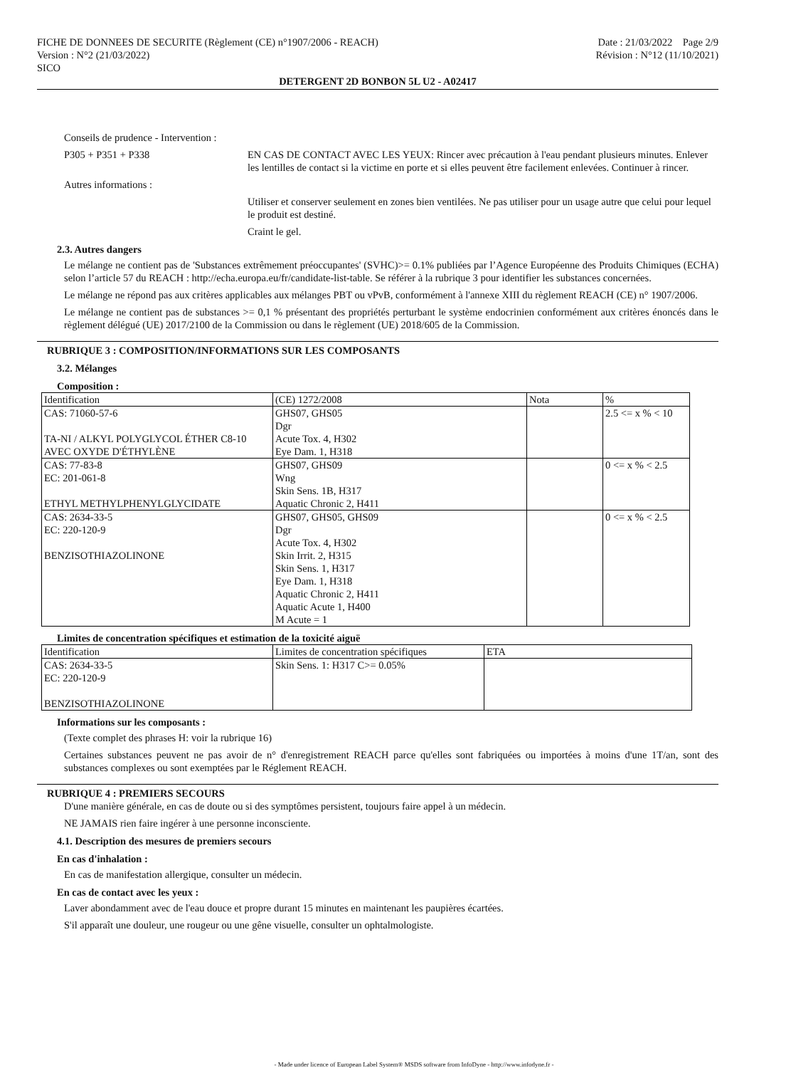FICHE DE DONNEES DE SECURITE (Règlement (CE) n°1907/2006 - REACH)
Version : N°2 (21/03/2022)
SICO
Date : 21/03/2022 Page 2/9
Révision : N°12 (11/10/2021)
DETERGENT 2D BONBON 5L U2 - A02417
Conseils de prudence - Intervention :
P305 + P351 + P338 EN CAS DE CONTACT AVEC LES YEUX: Rincer avec précaution à l'eau pendant plusieurs minutes. Enlever les lentilles de contact si la victime en porte et si elles peuvent être facilement enlevées. Continuer à rincer.
Autres informations :
Utiliser et conserver seulement en zones bien ventilées. Ne pas utiliser pour un usage autre que celui pour lequel le produit est destiné.
Craint le gel.
2.3. Autres dangers
Le mélange ne contient pas de 'Substances extrêmement préoccupantes' (SVHC)>= 0.1% publiées par l’Agence Européenne des Produits Chimiques (ECHA) selon l’article 57 du REACH : http://echa.europa.eu/fr/candidate-list-table. Se référer à la rubrique 3 pour identifier les substances concernées.
Le mélange ne répond pas aux critères applicables aux mélanges PBT ou vPvB, conformément à l'annexe XIII du règlement REACH (CE) n° 1907/2006.
Le mélange ne contient pas de substances >= 0,1 % présentant des propriétés perturbant le système endocrinien conformément aux critères énoncés dans le règlement délégué (UE) 2017/2100 de la Commission ou dans le règlement (UE) 2018/605 de la Commission.
RUBRIQUE 3 : COMPOSITION/INFORMATIONS SUR LES COMPOSANTS
3.2. Mélanges
Composition :
| Identification | (CE) 1272/2008 | Nota | % |
| CAS: 71060-57-6 TA-NI / ALKYL POLYGLYCOL ÉTHER C8-10 AVEC OXYDE D'ÉTHYLÈNE | GHS07, GHS05 Dgr Acute Tox. 4, H302 Eye Dam. 1, H318 | | 2.5 <= x % < 10 |
| CAS: 77-83-8 EC: 201-061-8 ETHYL METHYLPHENYLGLYCIDATE | GHS07, GHS09 Wng Skin Sens. 1B, H317 Aquatic Chronic 2, H411 | | 0 <= x % < 2.5 |
| CAS: 2634-33-5 EC: 220-120-9 BENZISOTHIAZOLINONE | GHS07, GHS05, GHS09 Dgr Acute Tox. 4, H302 Skin Irrit. 2, H315 Skin Sens. 1, H317 Eye Dam. 1, H318 Aquatic Chronic 2, H411 Aquatic Acute 1, H400 M Acute = 1 | | 0 <= x % < 2.5 |
Limites de concentration spécifiques et estimation de la toxicité aiguë
| Identification | Limites de concentration spécifiques | ETA |
| CAS: 2634-33-5 EC: 220-120-9 BENZISOTHIAZOLINONE | Skin Sens. 1: H317 C>= 0.05% | |
Informations sur les composants :
(Texte complet des phrases H: voir la rubrique 16)
Certaines substances peuvent ne pas avoir de n° d'enregistrement REACH parce qu'elles sont fabriquées ou importées à moins d'une 1T/an, sont des substances complexes ou sont exemptées par le Réglement REACH.
RUBRIQUE 4 : PREMIERS SECOURS
D'une manière générale, en cas de doute ou si des symptômes persistent, toujours faire appel à un médecin.
NE JAMAIS rien faire ingérer à une personne inconsciente.
4.1. Description des mesures de premiers secours
En cas d'inhalation :
En cas de manifestation allergique, consulter un médecin.
En cas de contact avec les yeux :
Laver abondamment avec de l'eau douce et propre durant 15 minutes en maintenant les paupières écartées.
S'il apparaît une douleur, une rougeur ou une gêne visuelle, consulter un ophtalmologiste.
- Made under licence of European Label System® MSDS software from InfoDyne - http://www.infodyne.fr -